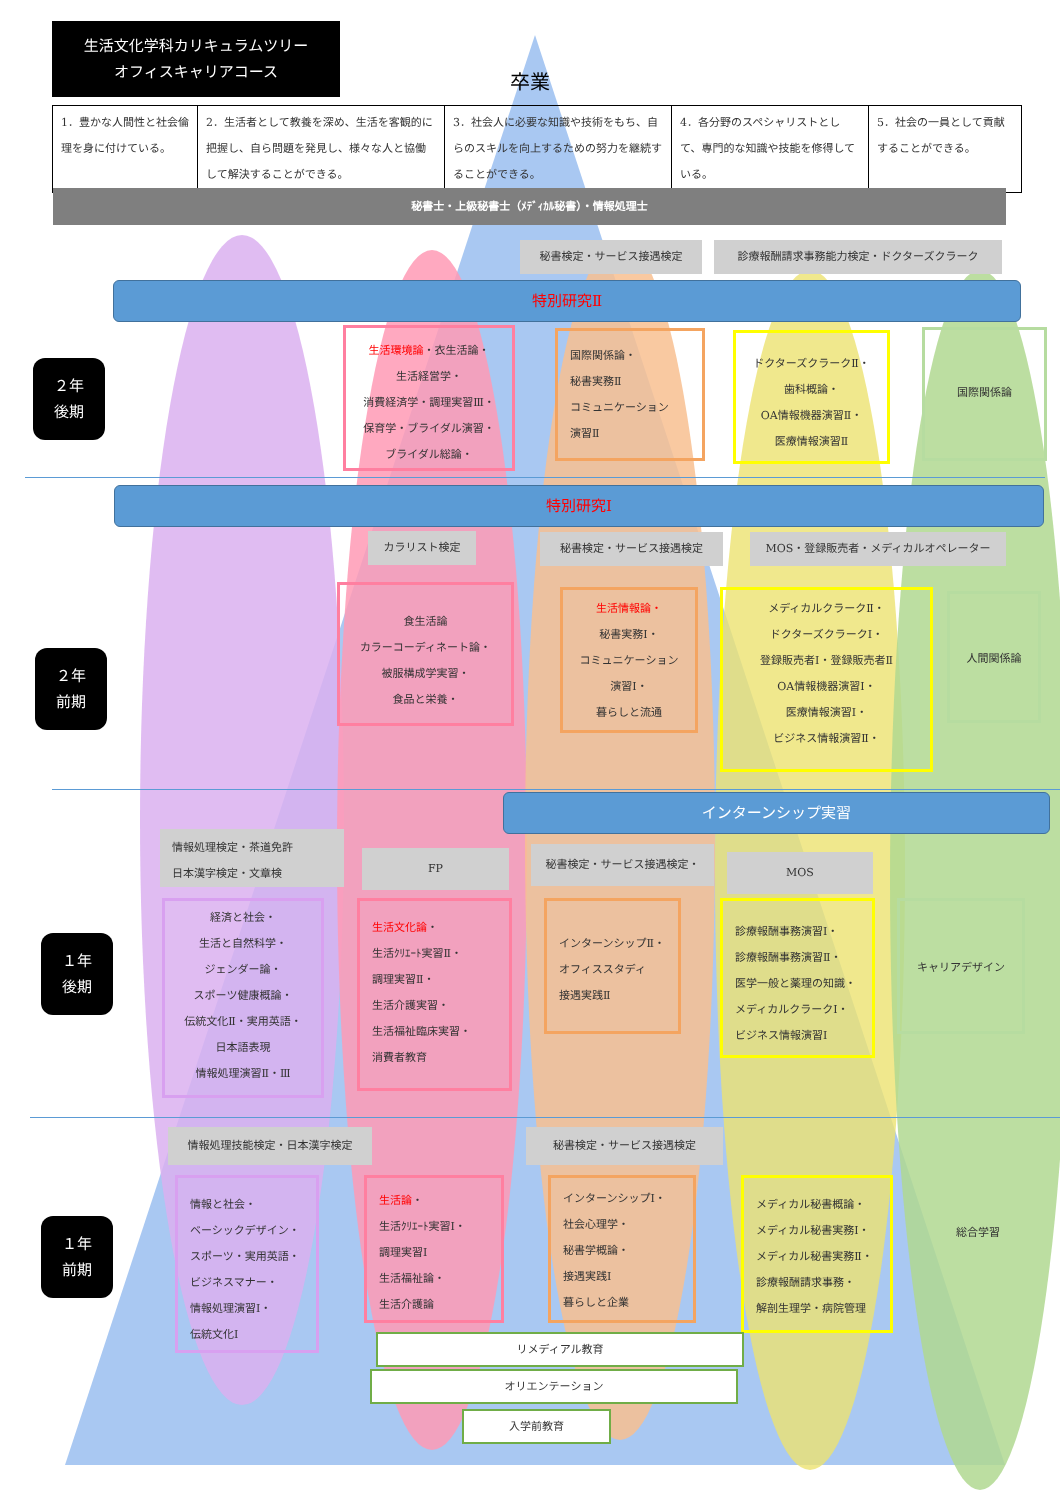生活文化学科カリキュラムツリー
オフィスキャリアコース
卒業
| 1．豊かな人間性と社会倫理を身に付けている。 | 2．生活者として教養を深め、生活を客観的に把握し、自ら問題を発見し、様々な人と協働して解決することができる。 | 3．社会人に必要な知識や技術をもち、自らのスキルを向上するための努力を継続することができる。 | 4．各分野のスペシャリストとして、専門的な知識や技能を修得している。 | 5．社会の一員として貢献することができる。 |
秘書士・上級秘書士（ﾒﾃﾞｨｶﾙ秘書）・情報処理士
秘書検定・サービス接遇検定 診療報酬請求事務能力検定・ドクターズクラーク
特別研究Ⅱ
２年
後期
生活環境論・衣生活論・
生活経営学・
消費経済学・調理実習Ⅲ・
保育学・ブライダル演習・
ブライダル総論・
国際関係論・
秘書実務Ⅱ
コミュニケーション
演習Ⅱ
ドクターズクラークⅡ・
歯科概論・
OA情報機器演習Ⅱ・
医療情報演習Ⅱ
国際関係論
特別研究Ⅰ
カラリスト検定 秘書検定・サービス接遇検定 MOS・登録販売者・メディカルオペレーター
２年
前期
食生活論
カラーコーディネート論・
被服構成学実習・
食品と栄養・
生活情報論・
秘書実務Ⅰ・
コミュニケーション
演習Ⅰ・
暮らしと流通
メディカルクラークⅡ・
ドクターズクラークⅠ・
登録販売者Ⅰ・登録販売者Ⅱ
OA情報機器演習Ⅰ・
医療情報演習Ⅰ・
ビジネス情報演習Ⅱ・
人間関係論
インターンシップ実習
情報処理検定・茶道免許
日本漢字検定・文章検
FP 秘書検定・サービス接遇検定・
MOS
１年
後期
経済と社会・
生活と自然科学・
ジェンダー論・
スポーツ健康概論・
伝統文化Ⅱ・実用英語・
日本語表現
情報処理演習Ⅱ・Ⅲ
生活文化論・
生活ｸﾘｴｰﾄ実習Ⅱ・
調理実習Ⅱ・
生活介護実習・
生活福祉臨床実習・
消費者教育
インターンシップⅡ・
オフィススタディ
接遇実践Ⅱ
診療報酬事務演習Ⅰ・
診療報酬事務演習Ⅱ・
医学一般と薬理の知識・
メディカルクラークⅠ・
ビジネス情報演習Ⅰ
キャリアデザイン
情報処理技能検定・日本漢字検定 秘書検定・サービス接遇検定
１年
前期
情報と社会・
ベーシックデザイン・
スポーツ・実用英語・
ビジネスマナー・
情報処理演習Ⅰ・
伝統文化Ⅰ
生活論・
生活ｸﾘｴｰﾄ実習Ⅰ・
調理実習Ⅰ
生活福祉論・
生活介護論
インターンシップⅠ・
社会心理学・
秘書学概論・
接遇実践Ⅰ
暮らしと企業
メディカル秘書概論・
メディカル秘書実務Ⅰ・
メディカル秘書実務Ⅱ・
診療報酬請求事務・
解剖生理学・病院管理
総合学習
リメディアル教育
オリエンテーション
入学前教育